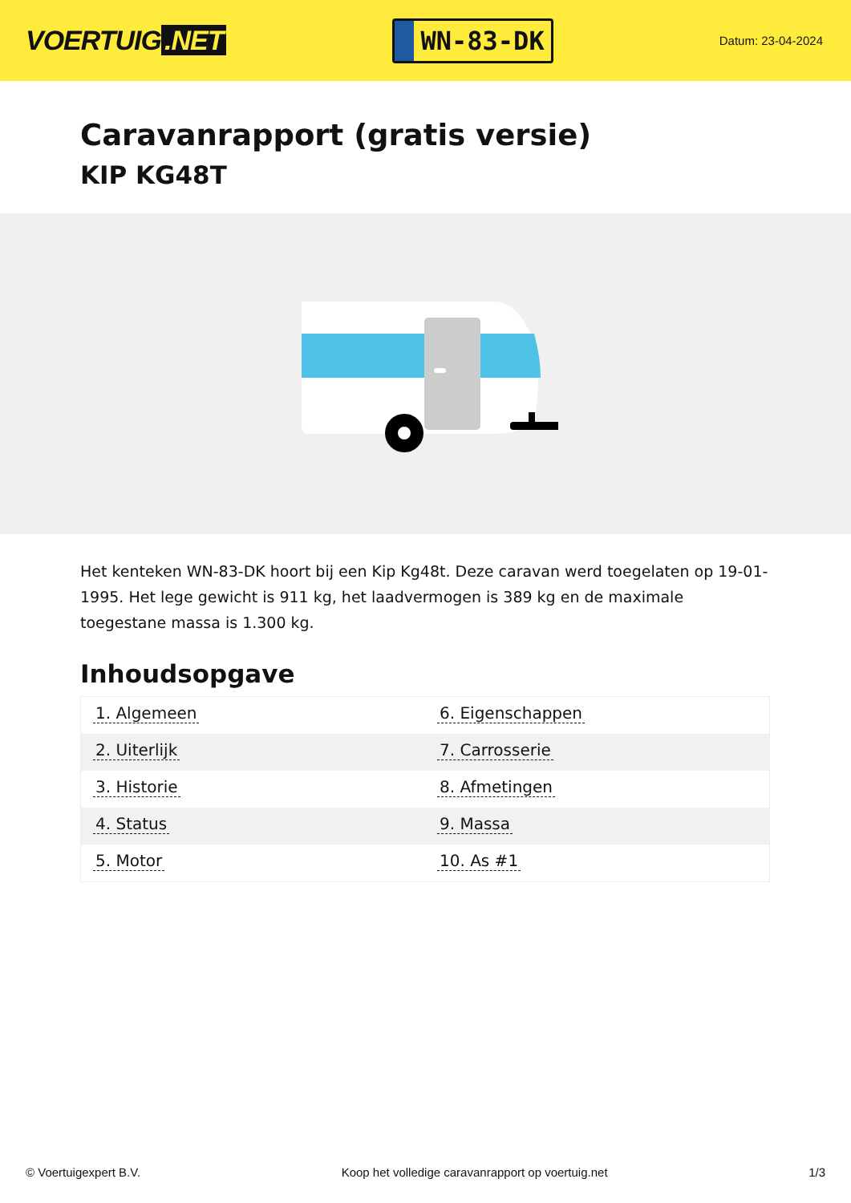VOERTUIG.NET
WN-83-DK
Datum: 23-04-2024
Caravanrapport (gratis versie)
KIP KG48T
Het kenteken WN-83-DK hoort bij een Kip Kg48t. Deze caravan werd toegelaten op 19-01-1995. Het lege gewicht is 911 kg, het laadvermogen is 389 kg en de maximale toegestane massa is 1.300 kg.
Inhoudsopgave
| 1. Algemeen | 6. Eigenschappen |
| 2. Uiterlijk | 7. Carrosserie |
| 3. Historie | 8. Afmetingen |
| 4. Status | 9. Massa |
| 5. Motor | 10. As #1 |
© Voertuigexpert B.V. Koop het volledige caravanrapport op voertuig.net 1/3